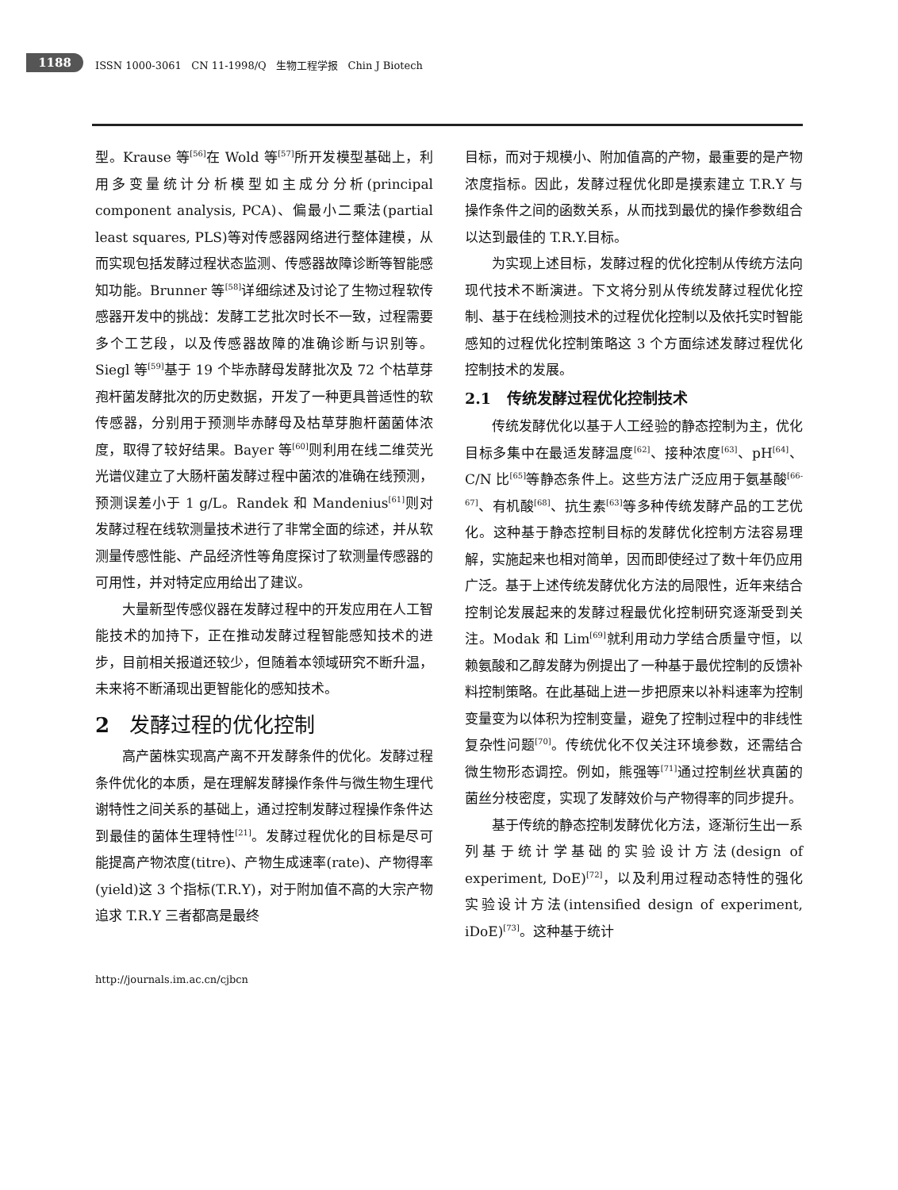1188
ISSN 1000-3061 CN 11-1998/Q 生物工程学报 Chin J Biotech
型。Krause 等<sup>[56]</sup>在 Wold 等<sup>[57]</sup>所开发模型基础上，利用多变量统计分析模型如主成分分析(principal component analysis, PCA)、偏最小二乘法(partial least squares, PLS)等对传感器网络进行整体建模，从而实现包括发酵过程状态监测、传感器故障诊断等智能感知功能。Brunner 等<sup>[58]</sup>详细综述及讨论了生物过程软传感器开发中的挑战：发酵工艺批次时长不一致，过程需要多个工艺段，以及传感器故障的准确诊断与识别等。Siegl 等<sup>[59]</sup>基于 19 个毕赤酵母发酵批次及 72 个枯草芽孢杆菌发酵批次的历史数据，开发了一种更具普适性的软传感器，分别用于预测毕赤酵母及枯草芽胞杆菌菌体浓度，取得了较好结果。Bayer 等<sup>[60]</sup>则利用在线二维荧光光谱仪建立了大肠杆菌发酵过程中菌浓的准确在线预测，预测误差小于 1 g/L。Randek 和 Mandenius<sup>[61]</sup>则对发酵过程在线软测量技术进行了非常全面的综述，并从软测量传感性能、产品经济性等角度探讨了软测量传感器的可用性，并对特定应用给出了建议。
大量新型传感仪器在发酵过程中的开发应用在人工智能技术的加持下，正在推动发酵过程智能感知技术的进步，目前相关报道还较少，但随着本领域研究不断升温，未来将不断涌现出更智能化的感知技术。
2 发酵过程的优化控制
高产菌株实现高产离不开发酵条件的优化。发酵过程条件优化的本质，是在理解发酵操作条件与微生物生理代谢特性之间关系的基础上，通过控制发酵过程操作条件达到最佳的菌体生理特性<sup>[21]</sup>。发酵过程优化的目标是尽可能提高产物浓度(titre)、产物生成速率(rate)、产物得率(yield)这 3 个指标(T.R.Y)，对于附加值不高的大宗产物追求 T.R.Y 三者都高是最终
目标，而对于规模小、附加值高的产物，最重要的是产物浓度指标。因此，发酵过程优化即是摸索建立 T.R.Y 与操作条件之间的函数关系，从而找到最优的操作参数组合以达到最佳的 T.R.Y.目标。
为实现上述目标，发酵过程的优化控制从传统方法向现代技术不断演进。下文将分别从传统发酵过程优化控制、基于在线检测技术的过程优化控制以及依托实时智能感知的过程优化控制策略这 3 个方面综述发酵过程优化控制技术的发展。
2.1 传统发酵过程优化控制技术
传统发酵优化以基于人工经验的静态控制为主，优化目标多集中在最适发酵温度<sup>[62]</sup>、接种浓度<sup>[63]</sup>、pH<sup>[64]</sup>、C/N 比<sup>[65]</sup>等静态条件上。这些方法广泛应用于氨基酸<sup>[66-67]</sup>、有机酸<sup>[68]</sup>、抗生素<sup>[63]</sup>等多种传统发酵产品的工艺优化。这种基于静态控制目标的发酵优化控制方法容易理解，实施起来也相对简单，因而即使经过了数十年仍应用广泛。基于上述传统发酵优化方法的局限性，近年来结合控制论发展起来的发酵过程最优化控制研究逐渐受到关注。Modak 和 Lim<sup>[69]</sup>就利用动力学结合质量守恒，以赖氨酸和乙醇发酵为例提出了一种基于最优控制的反馈补料控制策略。在此基础上进一步把原来以补料速率为控制变量变为以体积为控制变量，避免了控制过程中的非线性复杂性问题<sup>[70]</sup>。传统优化不仅关注环境参数，还需结合微生物形态调控。例如，熊强等<sup>[71]</sup>通过控制丝状真菌的菌丝分枝密度，实现了发酵效价与产物得率的同步提升。
基于传统的静态控制发酵优化方法，逐渐衍生出一系列基于统计学基础的实验设计方法(design of experiment, DoE)<sup>[72]</sup>，以及利用过程动态特性的强化实验设计方法(intensified design of experiment, iDoE)<sup>[73]</sup>。这种基于统计
http://journals.im.ac.cn/cjbcn